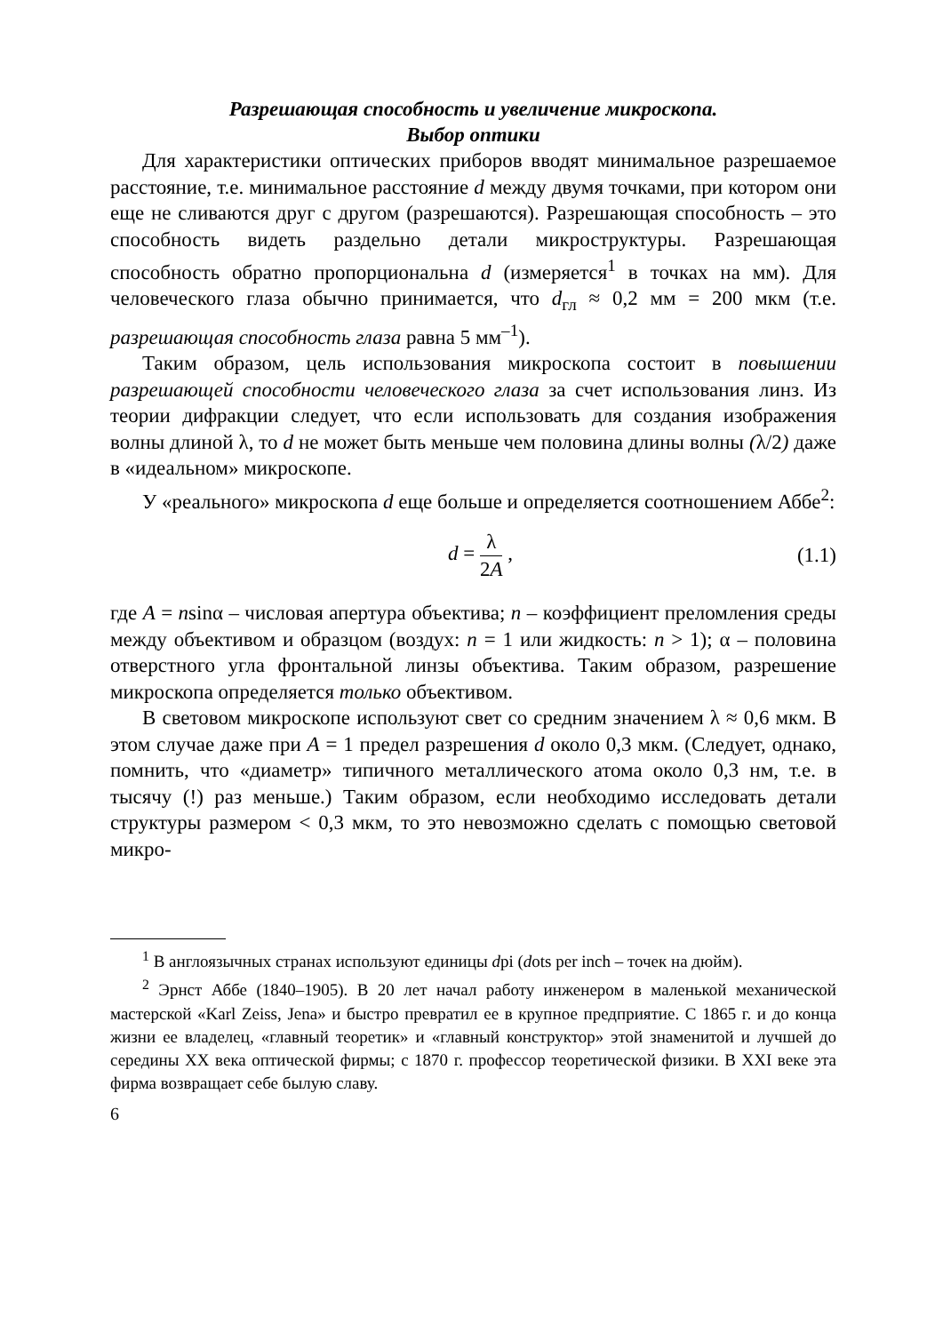Разрешающая способность и увеличение микроскопа.
Выбор оптики
Для характеристики оптических приборов вводят минимальное разрешаемое расстояние, т.е. минимальное расстояние d между двумя точками, при котором они еще не сливаются друг с другом (разрешаются). Разрешающая способность – это способность видеть раздельно детали микроструктуры. Разрешающая способность обратно пропорциональна d (измеряется<sup>1</sup> в точках на мм). Для человеческого глаза обычно принимается, что d<sub>гл</sub> ≈ 0,2 мм = 200 мкм (т.е. разрешающая способность глаза равна 5 мм<sup>–1</sup>).
Таким образом, цель использования микроскопа состоит в повышении разрешающей способности человеческого глаза за счет использования линз. Из теории дифракции следует, что если использовать для создания изображения волны длиной λ, то d не может быть меньше чем половина длины волны (λ/2) даже в «идеальном» микроскопе.
У «реального» микроскопа d еще больше и определяется соотношением Аббе<sup>2</sup>:
d = λ 2A , (1.1)
где A = nsinα – числовая апертура объектива; n – коэффициент преломления среды между объективом и образцом (воздух: n = 1 или жидкость: n > 1); α – половина отверстного угла фронтальной линзы объектива. Таким образом, разрешение микроскопа определяется только объективом.
В световом микроскопе используют свет со средним значением λ ≈ 0,6 мкм. В этом случае даже при A = 1 предел разрешения d около 0,3 мкм. (Следует, однако, помнить, что «диаметр» типичного металлического атома около 0,3 нм, т.е. в тысячу (!) раз меньше.) Таким образом, если необходимо исследовать детали структуры размером < 0,3 мкм, то это невозможно сделать с помощью световой микро-
<sup>1</sup> В англоязычных странах используют единицы dpi (dots per inch – точек на дюйм).
<sup>2</sup> Эрнст Аббе (1840–1905). В 20 лет начал работу инженером в маленькой механической мастерской «Karl Zeiss, Jena» и быстро превратил ее в крупное предприятие. С 1865 г. и до конца жизни ее владелец, «главный теоретик» и «главный конструктор» этой знаменитой и лучшей до середины XX века оптической фирмы; с 1870 г. профессор теоретической физики. В XXI веке эта фирма возвращает себе былую славу.
6